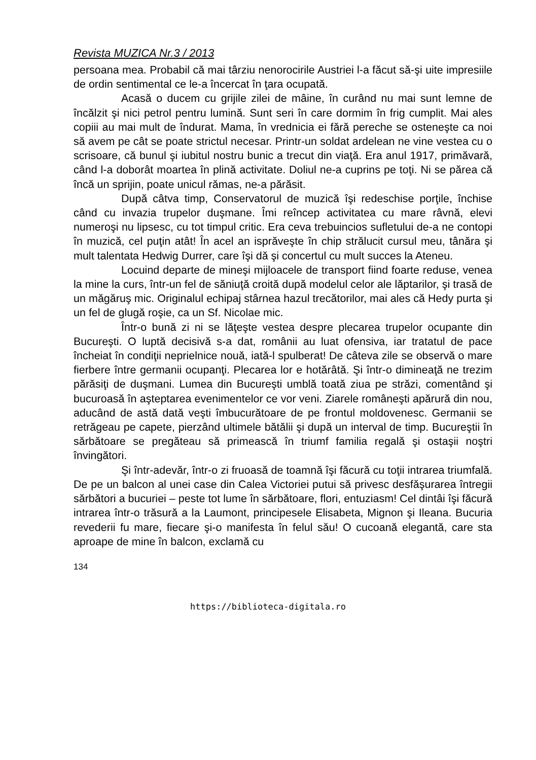Revista MUZICA Nr.3 / 2013
persoana mea. Probabil că mai târziu nenorocirile Austriei l-a făcut să-şi uite impresiile de ordin sentimental ce le-a încercat în ţara ocupată.
Acasă o ducem cu grijile zilei de mâine, în curând nu mai sunt lemne de încălzit şi nici petrol pentru lumină. Sunt seri în care dormim în frig cumplit. Mai ales copiii au mai mult de îndurat. Mama, în vrednicia ei fără pereche se osteneşte ca noi să avem pe cât se poate strictul necesar. Printr-un soldat ardelean ne vine vestea cu o scrisoare, că bunul şi iubitul nostru bunic a trecut din viaţă. Era anul 1917, primăvară, când l-a doborât moartea în plină activitate. Doliul ne-a cuprins pe toţi. Ni se părea că încă un sprijin, poate unicul rămas, ne-a părăsit.
După câtva timp, Conservatorul de muzică îşi redeschise porţile, închise când cu invazia trupelor duşmane. Îmi reîncep activitatea cu mare râvnă, elevi numeroşi nu lipsesc, cu tot timpul critic. Era ceva trebuincios sufletului de-a ne contopi în muzică, cel puţin atât! În acel an isprăveşte în chip strălucit cursul meu, tânăra şi mult talentata Hedwig Durrer, care îşi dă şi concertul cu mult succes la Ateneu.
Locuind departe de mineşi mijloacele de transport fiind foarte reduse, venea la mine la curs, într-un fel de săniuţă croită după modelul celor ale lăptarilor, şi trasă de un măgăruş mic. Originalul echipaj stârnea hazul trecătorilor, mai ales că Hedy purta şi un fel de glugă roşie, ca un Sf. Nicolae mic.
Într-o bună zi ni se lăţeşte vestea despre plecarea trupelor ocupante din Bucureşti. O luptă decisivă s-a dat, românii au luat ofensiva, iar tratatul de pace încheiat în condiţii neprielnice nouă, iată-l spulberat! De câteva zile se observă o mare fierbere între germanii ocupanţi. Plecarea lor e hotărâtă. Şi într-o dimineaţă ne trezim părăsiţi de duşmani. Lumea din Bucureşti umblă toată ziua pe străzi, comentând şi bucuroasă în aşteptarea evenimentelor ce vor veni. Ziarele româneşti apărură din nou, aducând de astă dată veşti îmbucurătoare de pe frontul moldovenesc. Germanii se retrăgeau pe capete, pierzând ultimele bătălii şi după un interval de timp. Bucureştii în sărbătoare se pregăteau să primească în triumf familia regală şi ostaşii noştri învingători.
Şi într-adevăr, într-o zi fruoasă de toamnă îşi făcură cu toţii intrarea triumfală. De pe un balcon al unei case din Calea Victoriei putui să privesc desfăşurarea întregii sărbători a bucuriei – peste tot lume în sărbătoare, flori, entuziasm! Cel dintâi îşi făcură intrarea într-o trăsură a la Laumont, principesele Elisabeta, Mignon şi Ileana. Bucuria revederii fu mare, fiecare şi-o manifesta în felul său! O cucoană elegantă, care sta aproape de mine în balcon, exclamă cu
134
https://biblioteca-digitala.ro